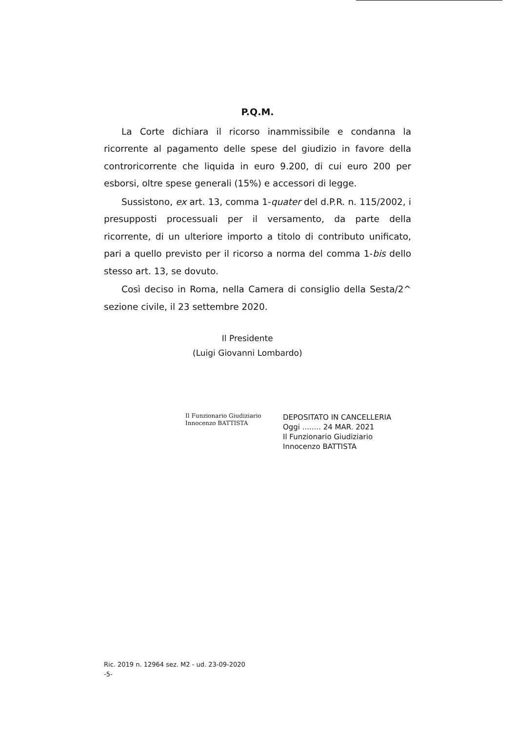P.Q.M.
La Corte dichiara il ricorso inammissibile e condanna la ricorrente al pagamento delle spese del giudizio in favore della controricorrente che liquida in euro 9.200, di cui euro 200 per esborsi, oltre spese generali (15%) e accessori di legge.
Sussistono, ex art. 13, comma 1-quater del d.P.R. n. 115/2002, i presupposti processuali per il versamento, da parte della ricorrente, di un ulteriore importo a titolo di contributo unificato, pari a quello previsto per il ricorso a norma del comma 1-bis dello stesso art. 13, se dovuto.
Così deciso in Roma, nella Camera di consiglio della Sesta/2^ sezione civile, il 23 settembre 2020.
Il Presidente
(Luigi Giovanni Lombardo)
Il Funzionario Giudiziario
Innocenzo BATTISTA
DEPOSITATO IN CANCELLERIA
Oggi ........ 24 MAR. 2021
Il Funzionario Giudiziario
Innocenzo BATTISTA
Ric. 2019 n. 12964 sez. M2 - ud. 23-09-2020
-5-